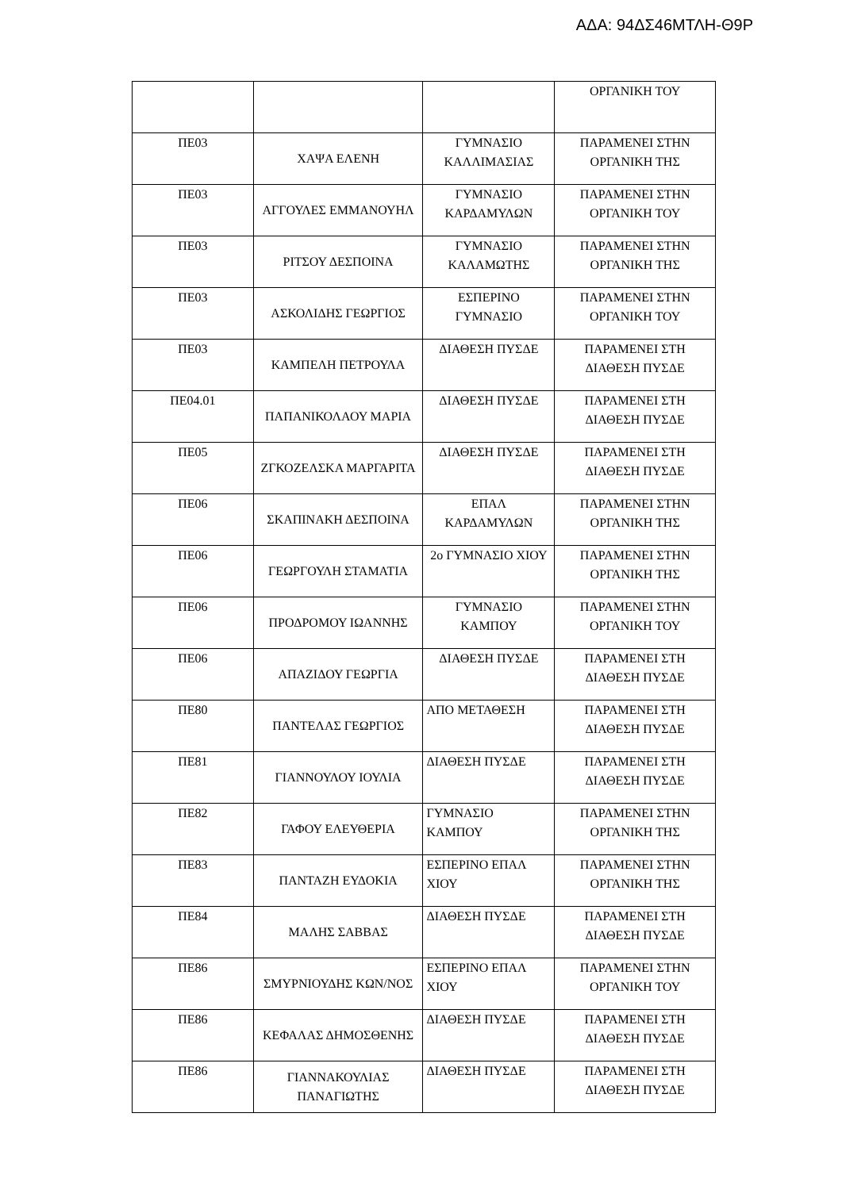ΑΔΑ: 94ΔΣ46ΜΤΛΗ-Θ9Ρ
| | | | ΟΡΓΑΝΙΚΗ ΤΟΥ |
| ΠΕ03 | ΧΑΨΑ ΕΛΕΝΗ | ΓΥΜΝΑΣΙΟ ΚΑΛΛΙΜΑΣΙΑΣ | ΠΑΡΑΜΕΝΕΙ ΣΤΗΝ ΟΡΓΑΝΙΚΗ ΤΗΣ |
| ΠΕ03 | ΑΓΓΟΥΛΕΣ ΕΜΜΑΝΟΥΗΛ | ΓΥΜΝΑΣΙΟ ΚΑΡΔΑΜΥΛΩΝ | ΠΑΡΑΜΕΝΕΙ ΣΤΗΝ ΟΡΓΑΝΙΚΗ ΤΟΥ |
| ΠΕ03 | ΡΙΤΣΟΥ ΔΕΣΠΟΙΝΑ | ΓΥΜΝΑΣΙΟ ΚΑΛΑΜΩΤΗΣ | ΠΑΡΑΜΕΝΕΙ ΣΤΗΝ ΟΡΓΑΝΙΚΗ ΤΗΣ |
| ΠΕ03 | ΑΣΚΟΛΙΔΗΣ ΓΕΩΡΓΙΟΣ | ΕΣΠΕΡΙΝΟ ΓΥΜΝΑΣΙΟ | ΠΑΡΑΜΕΝΕΙ ΣΤΗΝ ΟΡΓΑΝΙΚΗ ΤΟΥ |
| ΠΕ03 | ΚΑΜΠΕΛΗ ΠΕΤΡΟΥΛΑ | ΔΙΑΘΕΣΗ ΠΥΣΔΕ | ΠΑΡΑΜΕΝΕΙ ΣΤΗ ΔΙΑΘΕΣΗ ΠΥΣΔΕ |
| ΠΕ04.01 | ΠΑΠΑΝΙΚΟΛΑΟΥ ΜΑΡΙΑ | ΔΙΑΘΕΣΗ ΠΥΣΔΕ | ΠΑΡΑΜΕΝΕΙ ΣΤΗ ΔΙΑΘΕΣΗ ΠΥΣΔΕ |
| ΠΕ05 | ΖΓΚΟΖΕΛΣΚΑ ΜΑΡΓΑΡΙΤΑ | ΔΙΑΘΕΣΗ ΠΥΣΔΕ | ΠΑΡΑΜΕΝΕΙ ΣΤΗ ΔΙΑΘΕΣΗ ΠΥΣΔΕ |
| ΠΕ06 | ΣΚΑΠΙΝΑΚΗ ΔΕΣΠΟΙΝΑ | ΕΠΑΛ ΚΑΡΔΑΜΥΛΩΝ | ΠΑΡΑΜΕΝΕΙ ΣΤΗΝ ΟΡΓΑΝΙΚΗ ΤΗΣ |
| ΠΕ06 | ΓΕΩΡΓΟΥΛΗ ΣΤΑΜΑΤΙΑ | 2ο ΓΥΜΝΑΣΙΟ ΧΙΟΥ | ΠΑΡΑΜΕΝΕΙ ΣΤΗΝ ΟΡΓΑΝΙΚΗ ΤΗΣ |
| ΠΕ06 | ΠΡΟΔΡΟΜΟΥ ΙΩΑΝΝΗΣ | ΓΥΜΝΑΣΙΟ ΚΑΜΠΟΥ | ΠΑΡΑΜΕΝΕΙ ΣΤΗΝ ΟΡΓΑΝΙΚΗ ΤΟΥ |
| ΠΕ06 | ΑΠΑΖΙΔΟΥ ΓΕΩΡΓΙΑ | ΔΙΑΘΕΣΗ ΠΥΣΔΕ | ΠΑΡΑΜΕΝΕΙ ΣΤΗ ΔΙΑΘΕΣΗ ΠΥΣΔΕ |
| ΠΕ80 | ΠΑΝΤΕΛΑΣ ΓΕΩΡΓΙΟΣ | ΑΠΟ ΜΕΤΑΘΕΣΗ | ΠΑΡΑΜΕΝΕΙ ΣΤΗ ΔΙΑΘΕΣΗ ΠΥΣΔΕ |
| ΠΕ81 | ΓΙΑΝΝΟΥΛΟΥ ΙΟΥΛΙΑ | ΔΙΑΘΕΣΗ ΠΥΣΔΕ | ΠΑΡΑΜΕΝΕΙ ΣΤΗ ΔΙΑΘΕΣΗ ΠΥΣΔΕ |
| ΠΕ82 | ΓΑΦΟΥ ΕΛΕΥΘΕΡΙΑ | ΓΥΜΝΑΣΙΟ ΚΑΜΠΟΥ | ΠΑΡΑΜΕΝΕΙ ΣΤΗΝ ΟΡΓΑΝΙΚΗ ΤΗΣ |
| ΠΕ83 | ΠΑΝΤΑΖΗ ΕΥΔΟΚΙΑ | ΕΣΠΕΡΙΝΟ ΕΠΑΛ ΧΙΟΥ | ΠΑΡΑΜΕΝΕΙ ΣΤΗΝ ΟΡΓΑΝΙΚΗ ΤΗΣ |
| ΠΕ84 | ΜΑΛΗΣ ΣΑΒΒΑΣ | ΔΙΑΘΕΣΗ ΠΥΣΔΕ | ΠΑΡΑΜΕΝΕΙ ΣΤΗ ΔΙΑΘΕΣΗ ΠΥΣΔΕ |
| ΠΕ86 | ΣΜΥΡΝΙΟΥΔΗΣ ΚΩΝ/ΝΟΣ | ΕΣΠΕΡΙΝΟ ΕΠΑΛ ΧΙΟΥ | ΠΑΡΑΜΕΝΕΙ ΣΤΗΝ ΟΡΓΑΝΙΚΗ ΤΟΥ |
| ΠΕ86 | ΚΕΦΑΛΑΣ ΔΗΜΟΣΘΕΝΗΣ | ΔΙΑΘΕΣΗ ΠΥΣΔΕ | ΠΑΡΑΜΕΝΕΙ ΣΤΗ ΔΙΑΘΕΣΗ ΠΥΣΔΕ |
| ΠΕ86 | ΓΙΑΝΝΑΚΟΥΛΙΑΣ ΠΑΝΑΓΙΩΤΗΣ | ΔΙΑΘΕΣΗ ΠΥΣΔΕ | ΠΑΡΑΜΕΝΕΙ ΣΤΗ ΔΙΑΘΕΣΗ ΠΥΣΔΕ |